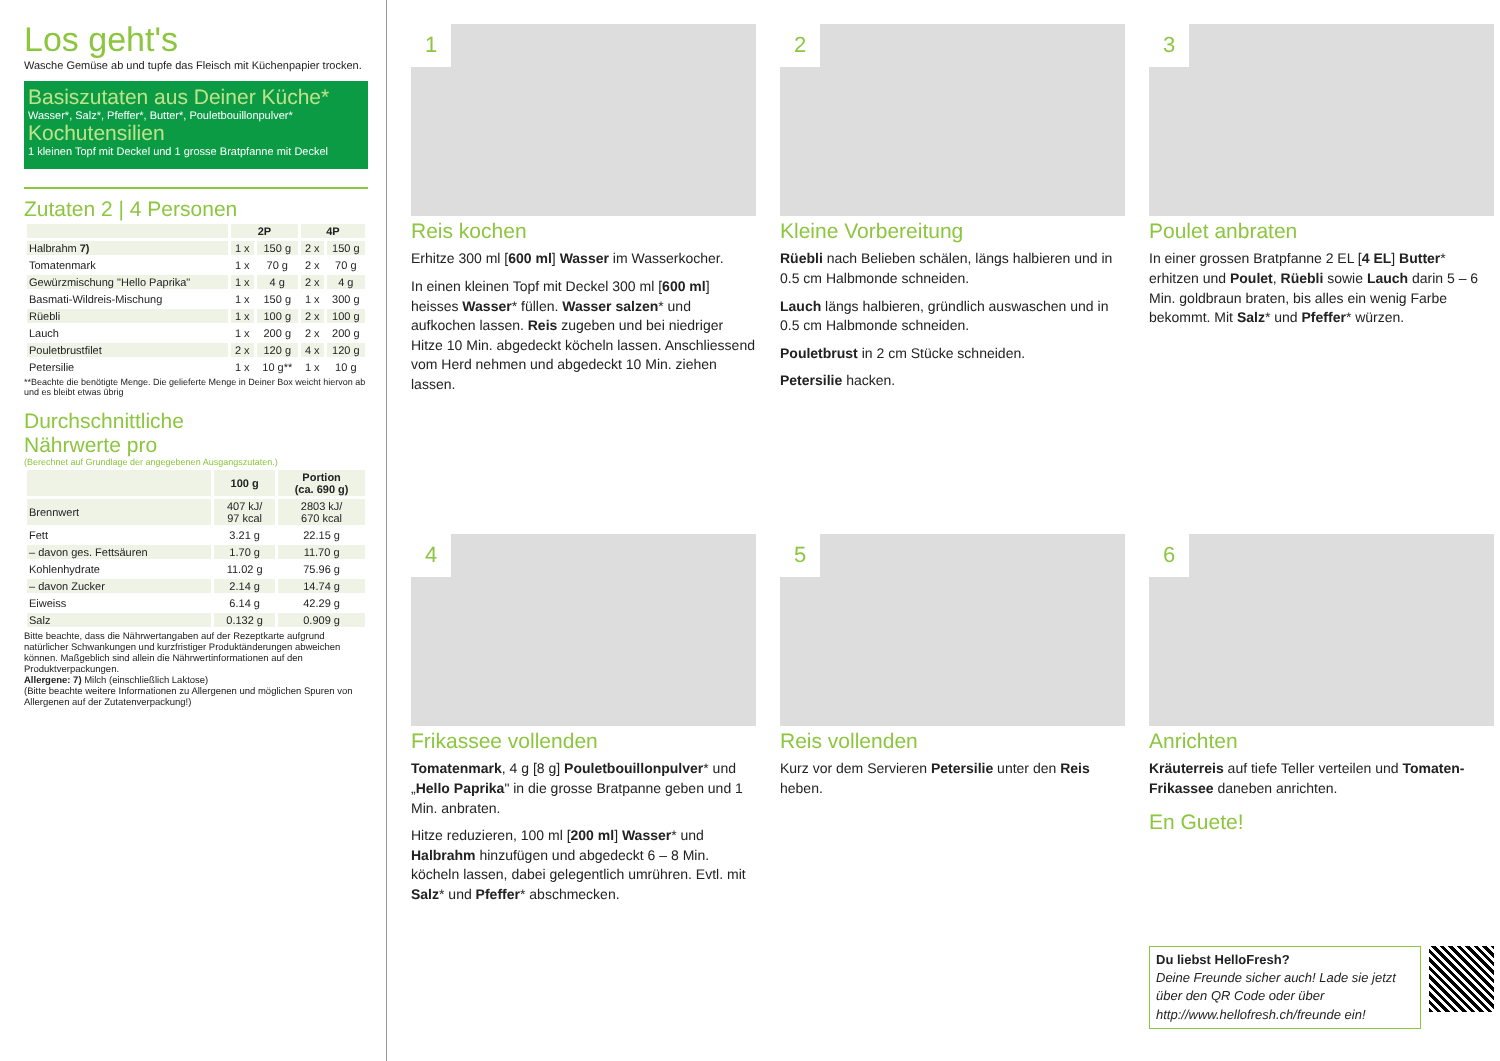Los geht's
Wasche Gemüse ab und tupfe das Fleisch mit Küchenpapier trocken.
Basiszutaten aus Deiner Küche*
Wasser*, Salz*, Pfeffer*, Butter*, Pouletbouillonpulver*
Kochutensilien
1 kleinen Topf mit Deckel und 1 grosse Bratpfanne mit Deckel
Zutaten 2 | 4 Personen
| | 2P | | 4P | |
| --- | --- | --- | --- | --- |
| Halbrahm 7) | 1 x | 150 g | 2 x | 150 g |
| Tomatenmark | 1 x | 70 g | 2 x | 70 g |
| Gewürzmischung "Hello Paprika" | 1 x | 4 g | 2 x | 4 g |
| Basmati-Wildreis-Mischung | 1 x | 150 g | 1 x | 300 g |
| Rüebli | 1 x | 100 g | 2 x | 100 g |
| Lauch | 1 x | 200 g | 2 x | 200 g |
| Pouletbrustfilet | 2 x | 120 g | 4 x | 120 g |
| Petersilie | 1 x | 10 g** | 1 x | 10 g |
**Beachte die benötigte Menge. Die gelieferte Menge in Deiner Box weicht hiervon ab und es bleibt etwas übrig
Durchschnittliche
Nährwerte pro
(Berechnet auf Grundlage der angegebenen Ausgangszutaten.)
| | 100 g | Portion (ca. 690 g) |
| --- | --- | --- |
| Brennwert | 407 kJ/ 97 kcal | 2803 kJ/ 670 kcal |
| Fett | 3.21 g | 22.15 g |
| – davon ges. Fettsäuren | 1.70 g | 11.70 g |
| Kohlenhydrate | 11.02 g | 75.96 g |
| – davon Zucker | 2.14 g | 14.74 g |
| Eiweiss | 6.14 g | 42.29 g |
| Salz | 0.132 g | 0.909 g |
Bitte beachte, dass die Nährwertangaben auf der Rezeptkarte aufgrund natürlicher Schwankungen und kurzfristiger Produktänderungen abweichen können. Maßgeblich sind allein die Nährwertinformationen auf den Produktverpackungen.
Allergene: 7) Milch (einschließlich Laktose)
(Bitte beachte weitere Informationen zu Allergenen und möglichen Spuren von Allergenen auf der Zutatenverpackung!)
1
Reis kochen
Erhitze 300 ml [600 ml] Wasser im Wasserkocher.
In einen kleinen Topf mit Deckel 300 ml [600 ml] heisses Wasser* füllen. Wasser salzen* und aufkochen lassen. Reis zugeben und bei niedriger Hitze 10 Min. abgedeckt köcheln lassen. Anschliessend vom Herd nehmen und abgedeckt 10 Min. ziehen lassen.
2
Kleine Vorbereitung
Rüebli nach Belieben schälen, längs halbieren und in 0.5 cm Halbmonde schneiden.
Lauch längs halbieren, gründlich auswaschen und in 0.5 cm Halbmonde schneiden.
Pouletbrust in 2 cm Stücke schneiden.
Petersilie hacken.
3
Poulet anbraten
In einer grossen Bratpfanne 2 EL [4 EL] Butter* erhitzen und Poulet, Rüebli sowie Lauch darin 5 – 6 Min. goldbraun braten, bis alles ein wenig Farbe bekommt. Mit Salz* und Pfeffer* würzen.
4
Frikassee vollenden
Tomatenmark, 4 g [8 g] Pouletbouillonpulver* und „Hello Paprika" in die grosse Bratpanne geben und 1 Min. anbraten.
Hitze reduzieren, 100 ml [200 ml] Wasser* und Halbrahm hinzufügen und abgedeckt 6 – 8 Min. köcheln lassen, dabei gelegentlich umrühren. Evtl. mit Salz* und Pfeffer* abschmecken.
5
Reis vollenden
Kurz vor dem Servieren Petersilie unter den Reis heben.
6
Anrichten
Kräuterreis auf tiefe Teller verteilen und Tomaten-Frikassee daneben anrichten.
En Guete!
Du liebst HelloFresh?
Deine Freunde sicher auch! Lade sie jetzt über den QR Code oder über http://www.hellofresh.ch/freunde ein!